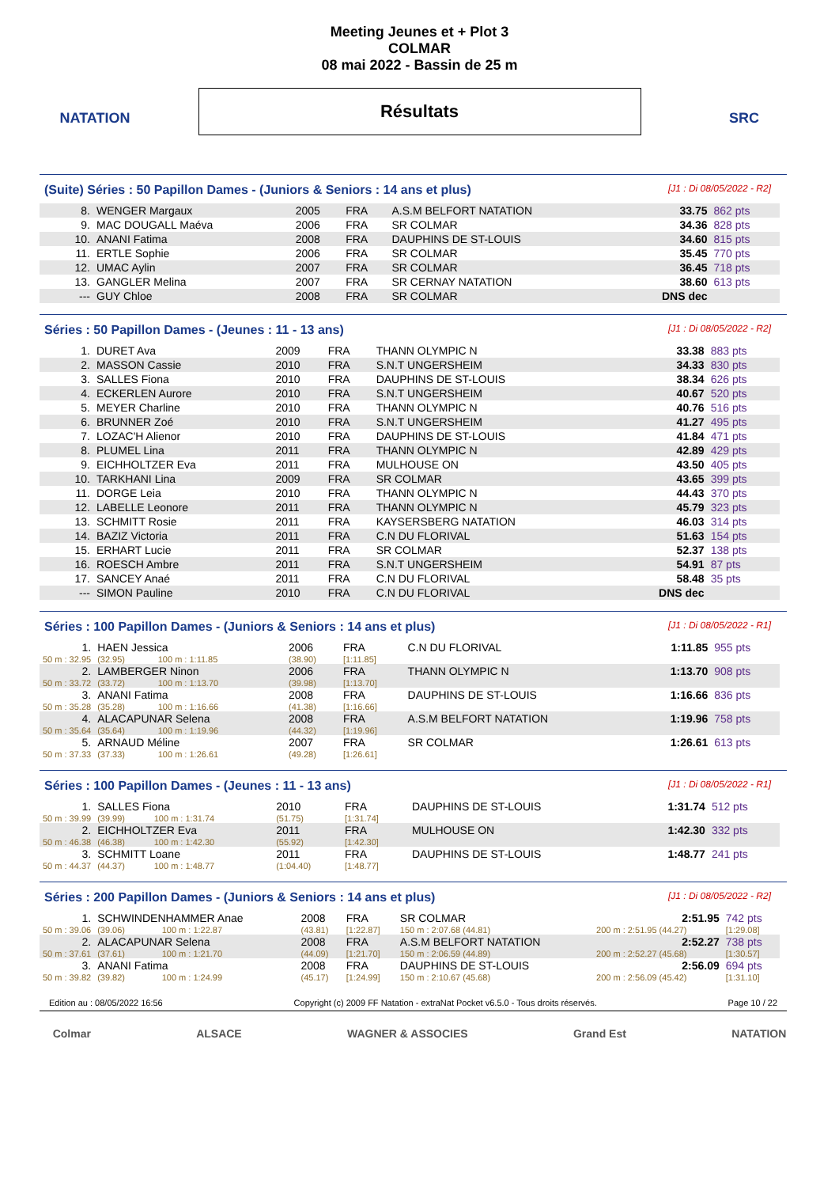NATATION
Meeting Jeunes et + Plot 3
COLMAR
08 mai 2022 - Bassin de 25 m
Résultats
SRC
(Suite) Séries : 50 Papillon Dames - (Juniors & Seniors : 14 ans et plus) [J1 : Di 08/05/2022 - R2]
| 8. | WENGER Margaux | 2005 | FRA | A.S.M BELFORT NATATION | 33.75 | 862 pts |
| 9. | MAC DOUGALL Maéva | 2006 | FRA | SR COLMAR | 34.36 | 828 pts |
| 10. | ANANI Fatima | 2008 | FRA | DAUPHINS DE ST-LOUIS | 34.60 | 815 pts |
| 11. | ERTLE Sophie | 2006 | FRA | SR COLMAR | 35.45 | 770 pts |
| 12. | UMAC Aylin | 2007 | FRA | SR COLMAR | 36.45 | 718 pts |
| 13. | GANGLER Melina | 2007 | FRA | SR CERNAY NATATION | 38.60 | 613 pts |
| --- | GUY Chloe | 2008 | FRA | SR COLMAR | DNS dec | |
Séries : 50 Papillon Dames - (Jeunes : 11 - 13 ans) [J1 : Di 08/05/2022 - R2]
| 1. | DURET Ava | 2009 | FRA | THANN OLYMPIC N | 33.38 | 883 pts |
| 2. | MASSON Cassie | 2010 | FRA | S.N.T UNGERSHEIM | 34.33 | 830 pts |
| 3. | SALLES Fiona | 2010 | FRA | DAUPHINS DE ST-LOUIS | 38.34 | 626 pts |
| 4. | ECKERLEN Aurore | 2010 | FRA | S.N.T UNGERSHEIM | 40.67 | 520 pts |
| 5. | MEYER Charline | 2010 | FRA | THANN OLYMPIC N | 40.76 | 516 pts |
| 6. | BRUNNER Zoé | 2010 | FRA | S.N.T UNGERSHEIM | 41.27 | 495 pts |
| 7. | LOZAC'H Alienor | 2010 | FRA | DAUPHINS DE ST-LOUIS | 41.84 | 471 pts |
| 8. | PLUMEL Lina | 2011 | FRA | THANN OLYMPIC N | 42.89 | 429 pts |
| 9. | EICHHOLTZER Eva | 2011 | FRA | MULHOUSE ON | 43.50 | 405 pts |
| 10. | TARKHANI Lina | 2009 | FRA | SR COLMAR | 43.65 | 399 pts |
| 11. | DORGE Leia | 2010 | FRA | THANN OLYMPIC N | 44.43 | 370 pts |
| 12. | LABELLE Leonore | 2011 | FRA | THANN OLYMPIC N | 45.79 | 323 pts |
| 13. | SCHMITT Rosie | 2011 | FRA | KAYSERSBERG NATATION | 46.03 | 314 pts |
| 14. | BAZIZ Victoria | 2011 | FRA | C.N DU FLORIVAL | 51.63 | 154 pts |
| 15. | ERHART Lucie | 2011 | FRA | SR COLMAR | 52.37 | 138 pts |
| 16. | ROESCH Ambre | 2011 | FRA | S.N.T UNGERSHEIM | 54.91 | 87 pts |
| 17. | SANCEY Anaé | 2011 | FRA | C.N DU FLORIVAL | 58.48 | 35 pts |
| --- | SIMON Pauline | 2010 | FRA | C.N DU FLORIVAL | DNS dec | |
Séries : 100 Papillon Dames - (Juniors & Seniors : 14 ans et plus) [J1 : Di 08/05/2022 - R1]
| 1. | HAEN Jessica | | | 2006 | FRA | C.N DU FLORIVAL | 1:11.85 | 955 pts |
| 50 m : 32.95 | (32.95) | 100 m : 1:11.85 | | (38.90) | [1:11.85] | | | |
| 2. | LAMBERGER Ninon | | | 2006 | FRA | THANN OLYMPIC N | 1:13.70 | 908 pts |
| 50 m : 33.72 | (33.72) | 100 m : 1:13.70 | | (39.98) | [1:13.70] | | | |
| 3. | ANANI Fatima | | | 2008 | FRA | DAUPHINS DE ST-LOUIS | 1:16.66 | 836 pts |
| 50 m : 35.28 | (35.28) | 100 m : 1:16.66 | | (41.38) | [1:16.66] | | | |
| 4. | ALACAPUNAR Selena | | | 2008 | FRA | A.S.M BELFORT NATATION | 1:19.96 | 758 pts |
| 50 m : 35.64 | (35.64) | 100 m : 1:19.96 | | (44.32) | [1:19.96] | | | |
| 5. | ARNAUD Méline | | | 2007 | FRA | SR COLMAR | 1:26.61 | 613 pts |
| 50 m : 37.33 | (37.33) | 100 m : 1:26.61 | | (49.28) | [1:26.61] | | | |
Séries : 100 Papillon Dames - (Jeunes : 11 - 13 ans) [J1 : Di 08/05/2022 - R1]
| 1. | SALLES Fiona | | | 2010 | FRA | DAUPHINS DE ST-LOUIS | 1:31.74 | 512 pts |
| 50 m : 39.99 | (39.99) | 100 m : 1:31.74 | | (51.75) | [1:31.74] | | | |
| 2. | EICHHOLTZER Eva | | | 2011 | FRA | MULHOUSE ON | 1:42.30 | 332 pts |
| 50 m : 46.38 | (46.38) | 100 m : 1:42.30 | | (55.92) | [1:42.30] | | | |
| 3. | SCHMITT Loane | | | 2011 | FRA | DAUPHINS DE ST-LOUIS | 1:48.77 | 241 pts |
| 50 m : 44.37 | (44.37) | 100 m : 1:48.77 | | (1:04.40) | [1:48.77] | | | |
Séries : 200 Papillon Dames - (Juniors & Seniors : 14 ans et plus) [J1 : Di 08/05/2022 - R2]
| 1. | SCHWINDENHAMMER Anae | | | 2008 | FRA | SR COLMAR | 2:51.95 | 742 pts |
| 50 m : 39.06 | (39.06) | 100 m : 1:22.87 | | (43.81) | [1:22.87] | 150 m : 2:07.68 (44.81) | 200 m : 2:51.95 (44.27) | [1:29.08] |
| 2. | ALACAPUNAR Selena | | | 2008 | FRA | A.S.M BELFORT NATATION | 2:52.27 | 738 pts |
| 50 m : 37.61 | (37.61) | 100 m : 1:21.70 | | (44.09) | [1:21.70] | 150 m : 2:06.59 (44.89) | 200 m : 2:52.27 (45.68) | [1:30.57] |
| 3. | ANANI Fatima | | | 2008 | FRA | DAUPHINS DE ST-LOUIS | 2:56.09 | 694 pts |
| 50 m : 39.82 | (39.82) | 100 m : 1:24.99 | | (45.17) | [1:24.99] | 150 m : 2:10.67 (45.68) | 200 m : 2:56.09 (45.42) | [1:31.10] |
Edition au : 08/05/2022 16:56 Copyright (c) 2009 FF Natation - extraNat Pocket v6.5.0 - Tous droits réservés. Page 10 / 22
Colmar ALSACE WAGNER & ASSOCIES Grand Est NATATION